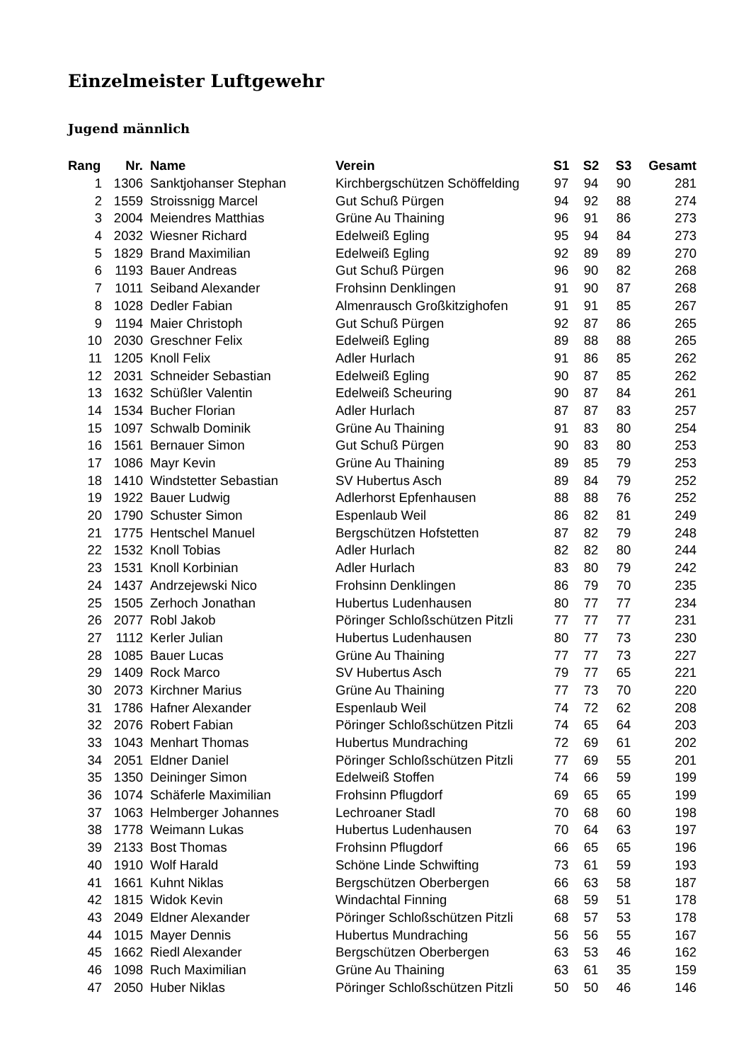Einzelmeister Luftgewehr
Jugend männlich
| Rang | Nr. | Name | Verein | S1 | S2 | S3 | Gesamt |
| --- | --- | --- | --- | --- | --- | --- | --- |
| 1 | 1306 | Sanktjohanser Stephan | Kirchbergschützen Schöffelding | 97 | 94 | 90 | 281 |
| 2 | 1559 | Stroissnigg Marcel | Gut Schuß Pürgen | 94 | 92 | 88 | 274 |
| 3 | 2004 | Meiendres Matthias | Grüne Au Thaining | 96 | 91 | 86 | 273 |
| 4 | 2032 | Wiesner Richard | Edelweiß Egling | 95 | 94 | 84 | 273 |
| 5 | 1829 | Brand Maximilian | Edelweiß Egling | 92 | 89 | 89 | 270 |
| 6 | 1193 | Bauer Andreas | Gut Schuß Pürgen | 96 | 90 | 82 | 268 |
| 7 | 1011 | Seiband Alexander | Frohsinn Denklingen | 91 | 90 | 87 | 268 |
| 8 | 1028 | Dedler Fabian | Almenrausch Großkitzighofen | 91 | 91 | 85 | 267 |
| 9 | 1194 | Maier Christoph | Gut Schuß Pürgen | 92 | 87 | 86 | 265 |
| 10 | 2030 | Greschner Felix | Edelweiß Egling | 89 | 88 | 88 | 265 |
| 11 | 1205 | Knoll Felix | Adler Hurlach | 91 | 86 | 85 | 262 |
| 12 | 2031 | Schneider Sebastian | Edelweiß Egling | 90 | 87 | 85 | 262 |
| 13 | 1632 | Schüßler Valentin | Edelweiß Scheuring | 90 | 87 | 84 | 261 |
| 14 | 1534 | Bucher Florian | Adler Hurlach | 87 | 87 | 83 | 257 |
| 15 | 1097 | Schwalb Dominik | Grüne Au Thaining | 91 | 83 | 80 | 254 |
| 16 | 1561 | Bernauer Simon | Gut Schuß Pürgen | 90 | 83 | 80 | 253 |
| 17 | 1086 | Mayr Kevin | Grüne Au Thaining | 89 | 85 | 79 | 253 |
| 18 | 1410 | Windstetter Sebastian | SV Hubertus Asch | 89 | 84 | 79 | 252 |
| 19 | 1922 | Bauer Ludwig | Adlerhorst Epfenhausen | 88 | 88 | 76 | 252 |
| 20 | 1790 | Schuster Simon | Espenlaub Weil | 86 | 82 | 81 | 249 |
| 21 | 1775 | Hentschel Manuel | Bergschützen Hofstetten | 87 | 82 | 79 | 248 |
| 22 | 1532 | Knoll Tobias | Adler Hurlach | 82 | 82 | 80 | 244 |
| 23 | 1531 | Knoll Korbinian | Adler Hurlach | 83 | 80 | 79 | 242 |
| 24 | 1437 | Andrzejewski Nico | Frohsinn Denklingen | 86 | 79 | 70 | 235 |
| 25 | 1505 | Zerhoch Jonathan | Hubertus Ludenhausen | 80 | 77 | 77 | 234 |
| 26 | 2077 | Robl Jakob | Pöringer Schloßschützen Pitzli | 77 | 77 | 77 | 231 |
| 27 | 1112 | Kerler Julian | Hubertus Ludenhausen | 80 | 77 | 73 | 230 |
| 28 | 1085 | Bauer Lucas | Grüne Au Thaining | 77 | 77 | 73 | 227 |
| 29 | 1409 | Rock Marco | SV Hubertus Asch | 79 | 77 | 65 | 221 |
| 30 | 2073 | Kirchner Marius | Grüne Au Thaining | 77 | 73 | 70 | 220 |
| 31 | 1786 | Hafner Alexander | Espenlaub Weil | 74 | 72 | 62 | 208 |
| 32 | 2076 | Robert Fabian | Pöringer Schloßschützen Pitzli | 74 | 65 | 64 | 203 |
| 33 | 1043 | Menhart Thomas | Hubertus Mundraching | 72 | 69 | 61 | 202 |
| 34 | 2051 | Eldner Daniel | Pöringer Schloßschützen Pitzli | 77 | 69 | 55 | 201 |
| 35 | 1350 | Deininger Simon | Edelweiß Stoffen | 74 | 66 | 59 | 199 |
| 36 | 1074 | Schäferle Maximilian | Frohsinn Pflugdorf | 69 | 65 | 65 | 199 |
| 37 | 1063 | Helmberger Johannes | Lechroaner Stadl | 70 | 68 | 60 | 198 |
| 38 | 1778 | Weimann Lukas | Hubertus Ludenhausen | 70 | 64 | 63 | 197 |
| 39 | 2133 | Bost Thomas | Frohsinn Pflugdorf | 66 | 65 | 65 | 196 |
| 40 | 1910 | Wolf Harald | Schöne Linde Schwifting | 73 | 61 | 59 | 193 |
| 41 | 1661 | Kuhnt Niklas | Bergschützen Oberbergen | 66 | 63 | 58 | 187 |
| 42 | 1815 | Widok Kevin | Windachtal Finning | 68 | 59 | 51 | 178 |
| 43 | 2049 | Eldner Alexander | Pöringer Schloßschützen Pitzli | 68 | 57 | 53 | 178 |
| 44 | 1015 | Mayer Dennis | Hubertus Mundraching | 56 | 56 | 55 | 167 |
| 45 | 1662 | Riedl Alexander | Bergschützen Oberbergen | 63 | 53 | 46 | 162 |
| 46 | 1098 | Ruch Maximilian | Grüne Au Thaining | 63 | 61 | 35 | 159 |
| 47 | 2050 | Huber Niklas | Pöringer Schloßschützen Pitzli | 50 | 50 | 46 | 146 |